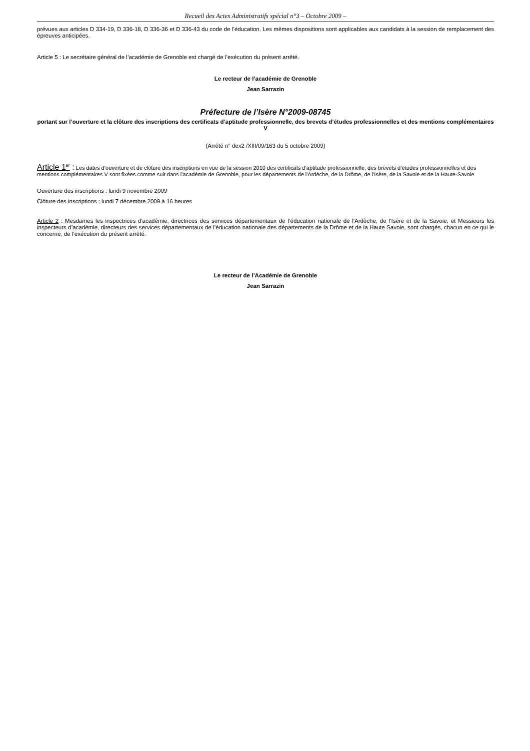Recueil des Actes Administratifs spécial n°3 – Octobre 2009 –
prévues aux articles D 334-19, D 336-18, D 336-36 et D 336-43 du code de l’éducation. Les mêmes dispositions sont applicables aux candidats à la session de remplacement des épreuves anticipées.
Article 5 : Le secrétaire général de l’académie de Grenoble est chargé de l’exécution du présent arrêté.
Le recteur de l’académie de Grenoble
Jean Sarrazin
Préfecture de l’Isère N°2009-08745
portant sur l’ouverture et la clôture des inscriptions des certificats d’aptitude professionnelle, des brevets d’études professionnelles et des mentions complémentaires V
(Arrêté n° dex2 /XIII/09/163 du 5 octobre 2009)
Article 1<sup>er</sup> : Les dates d’ouverture et de clôture des inscriptions en vue de la session 2010 des certificats d’aptitude professionnelle, des brevets d’études professionnelles et des mentions complémentaires V sont fixées comme suit dans l’académie de Grenoble, pour les départements de l'Ardèche, de la Drôme, de l'Isère, de la Savoie et de la Haute-Savoie
Ouverture des inscriptions : lundi 9 novembre 2009
Clôture des inscriptions : lundi 7 décembre 2009 à 16 heures
Article 2 : Mesdames les inspectrices d'académie, directrices des services départementaux de l’éducation nationale de l'Ardèche, de l’Isère et de la Savoie, et Messieurs les inspecteurs d’académie, directeurs des services départementaux de l’éducation nationale des départements de la Drôme et de la Haute Savoie, sont chargés, chacun en ce qui le concerne, de l’exécution du présent arrêté.
Le recteur de l’Académie de Grenoble
Jean Sarrazin